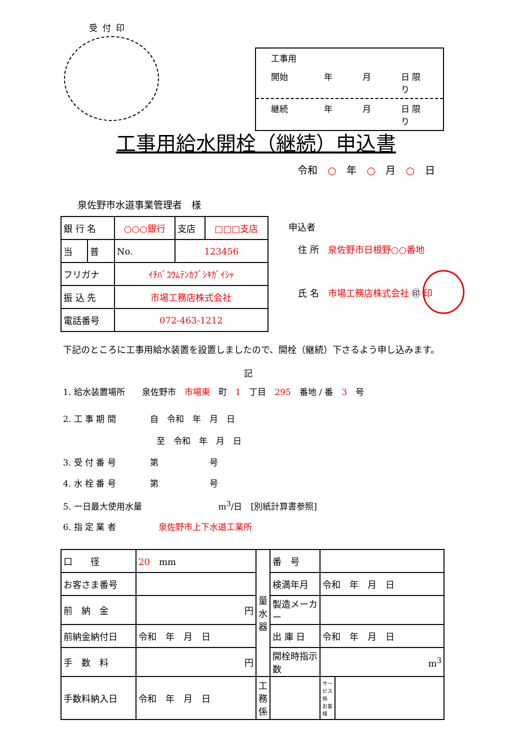受付印
工事用
開始 年 月 日 限り
継続 年 月 日 限り
工事用給水開栓（継続）申込書
令和 ○ 年 ○ 月 ○ 日
泉佐野市水道事業管理者　様
| 銀 行 名 | | ○○○銀行 | | 支店 | □□□支店 |
| 当 | 普 | No. | 123456 | | |
| フリガナ | | ｲﾁﾊﾞｺｳﾑﾃﾝｶﾌﾞｼｷｶﾞｲｼｬ | | | |
| 振 込 先 | | 市場工務店株式会社 | | | |
| 電話番号 | | 072-463-1212 | | | |
申込者
住 所　泉佐野市日根野○○番地
氏 名　市場工務店株式会社 ㊞ 印
下記のところに工事用給水装置を設置しましたので、開栓（継続）下さるよう申し込みます。
記
1. 給水装置場所　　泉佐野市　市場東　町　1　丁目　295　番地 / 番　3　号
2. 工 事 期 間　　　　自　令和　年　月　日
　　　　　　　　　　　至　令和　年　月　日
3. 受 付 番 号　　　　第　　　　　　号
4. 水 栓 番 号　　　　第　　　　　　号
5. 一日最大使用水量　　　　　　　　　m<sup>3</sup>/日　[別紙計算書参照]
6. 指 定 業 者　　　　　泉佐野市上下水道工業所
| 口 径 | 20 mm | 量水器 | 番 号 | | | |
| お客さま番号 | | | 検満年月 | 令和 年 月 日 | | |
| 前 納 金 | 円 | | 製造メーカー | | | |
| 前納金納付日 | 令和 年 月 日 | | 出 庫 日 | 令和 年 月 日 | | |
| 手 数 料 | 円 | | 開栓時指示数 | m<sup>3</sup> | | |
| 手数料納入日 | 令和 年 月 日 | 工務係 | | | サービス係 お客様 | |